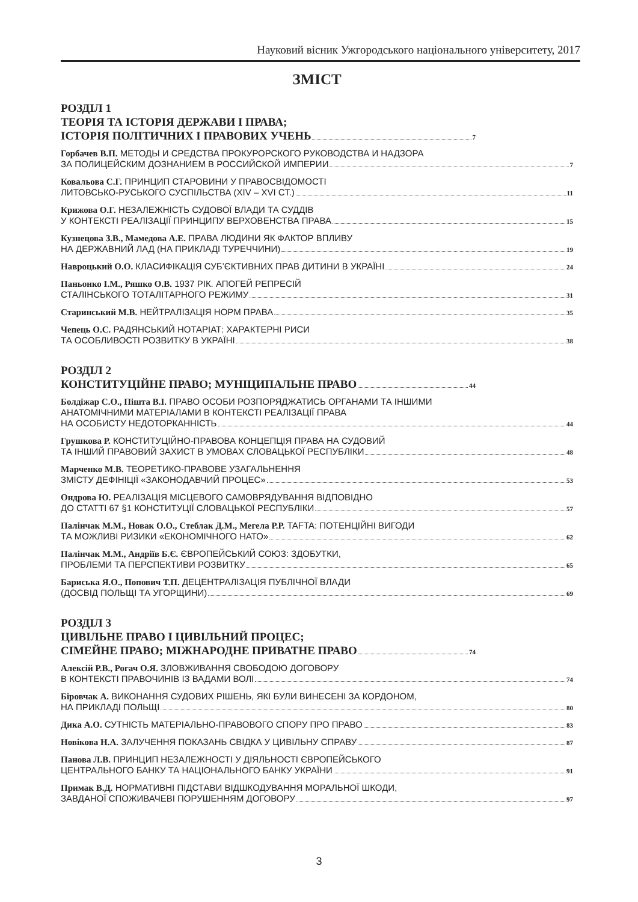Науковий вісник Ужгородського національного університету, 2017
ЗМІСТ
РОЗДІЛ 1
ТЕОРІЯ ТА ІСТОРІЯ ДЕРЖАВИ І ПРАВА;
ІСТОРІЯ ПОЛІТИЧНИХ І ПРАВОВИХ УЧЕНЬ 7
Горбачев В.П. МЕТОДЫ И СРЕДСТВА ПРОКУРОРСКОГО РУКОВОДСТВА И НАДЗОРА
ЗА ПОЛИЦЕЙСКИМ ДОЗНАНИЕМ В РОССИЙСКОЙ ИМПЕРИИ 7
Ковальова С.Г. ПРИНЦИП СТАРОВИНИ У ПРАВОСВІДОМОСТІ
ЛИТОВСЬКО-РУСЬКОГО СУСПІЛЬСТВА (XIV – XVI СТ.) 11
Крижова О.Г. НЕЗАЛЕЖНІСТЬ СУДОВОЇ ВЛАДИ ТА СУДДІВ
У КОНТЕКСТІ РЕАЛІЗАЦІЇ ПРИНЦИПУ ВЕРХОВЕНСТВА ПРАВА 15
Кузнецова З.В., Мамедова А.Е. ПРАВА ЛЮДИНИ ЯК ФАКТОР ВПЛИВУ
НА ДЕРЖАВНИЙ ЛАД (НА ПРИКЛАДІ ТУРЕЧЧИНИ) 19
Навроцький О.О. КЛАСИФІКАЦІЯ СУБ’ЄКТИВНИХ ПРАВ ДИТИНИ В УКРАЇНІ 24
Паньонко І.М., Ряшко О.В. 1937 РІК. АПОГЕЙ РЕПРЕСІЙ
СТАЛІНСЬКОГО ТОТАЛІТАРНОГО РЕЖИМУ 31
Старинський М.В. НЕЙТРАЛІЗАЦІЯ НОРМ ПРАВА 35
Чепець О.С. РАДЯНСЬКИЙ НОТАРІАТ: ХАРАКТЕРНІ РИСИ
ТА ОСОБЛИВОСТІ РОЗВИТКУ В УКРАЇНІ 38
РОЗДІЛ 2
КОНСТИТУЦІЙНЕ ПРАВО; МУНІЦИПАЛЬНЕ ПРАВО 44
Болдіжар С.О., Пішта В.І. ПРАВО ОСОБИ РОЗПОРЯДЖАТИСЬ ОРГАНАМИ ТА ІНШИМИ
АНАТОМІЧНИМИ МАТЕРІАЛАМИ В КОНТЕКСТІ РЕАЛІЗАЦІЇ ПРАВА
НА ОСОБИСТУ НЕДОТОРКАННІСТЬ 44
Грушкова Р. КОНСТИТУЦІЙНО-ПРАВОВА КОНЦЕПЦІЯ ПРАВА НА СУДОВИЙ
ТА ІНШИЙ ПРАВОВИЙ ЗАХИСТ В УМОВАХ СЛОВАЦЬКОЇ РЕСПУБЛІКИ 48
Марченко М.В. ТЕОРЕТИКО-ПРАВОВЕ УЗАГАЛЬНЕННЯ
ЗМІСТУ ДЕФІНІЦІЇ «ЗАКОНОДАВЧИЙ ПРОЦЕС» 53
Ондрова Ю. РЕАЛІЗАЦІЯ МІСЦЕВОГО САМОВРЯДУВАННЯ ВІДПОВІДНО
ДО СТАТТІ 67 §1 КОНСТИТУЦІЇ СЛОВАЦЬКОЇ РЕСПУБЛІКИ 57
Палінчак М.М., Новак О.О., Стеблак Д.М., Мегела Р.Р. TAFTA: ПОТЕНЦІЙНІ ВИГОДИ
ТА МОЖЛИВІ РИЗИКИ «ЕКОНОМІЧНОГО НАТО» 62
Палінчак М.М., Андріїв Б.Є. ЄВРОПЕЙСЬКИЙ СОЮЗ: ЗДОБУТКИ,
ПРОБЛЕМИ ТА ПЕРСПЕКТИВИ РОЗВИТКУ 65
Бариська Я.О., Попович Т.П. ДЕЦЕНТРАЛІЗАЦІЯ ПУБЛІЧНОЇ ВЛАДИ
(ДОСВІД ПОЛЬЩІ ТА УГОРЩИНИ) 69
РОЗДІЛ 3
ЦИВІЛЬНЕ ПРАВО І ЦИВІЛЬНИЙ ПРОЦЕС;
СІМЕЙНЕ ПРАВО; МІЖНАРОДНЕ ПРИВАТНЕ ПРАВО 74
Алексій Р.В., Рогач О.Я. ЗЛОВЖИВАННЯ СВОБОДОЮ ДОГОВОРУ
В КОНТЕКСТІ ПРАВОЧИНІВ ІЗ ВАДАМИ ВОЛІ 74
Біровчак А. ВИКОНАННЯ СУДОВИХ РІШЕНЬ, ЯКІ БУЛИ ВИНЕСЕНІ ЗА КОРДОНОМ,
НА ПРИКЛАДІ ПОЛЬЩІ 80
Дика А.О. СУТНІСТЬ МАТЕРІАЛЬНО-ПРАВОВОГО СПОРУ ПРО ПРАВО 83
Новікова Н.А. ЗАЛУЧЕННЯ ПОКАЗАНЬ СВІДКА У ЦИВІЛЬНУ СПРАВУ 87
Панова Л.В. ПРИНЦИП НЕЗАЛЕЖНОСТІ У ДІЯЛЬНОСТІ ЄВРОПЕЙСЬКОГО
ЦЕНТРАЛЬНОГО БАНКУ ТА НАЦІОНАЛЬНОГО БАНКУ УКРАЇНИ 91
Примак В.Д. НОРМАТИВНІ ПІДСТАВИ ВІДШКОДУВАННЯ МОРАЛЬНОЇ ШКОДИ,
ЗАВДАНОЇ СПОЖИВАЧЕВІ ПОРУШЕННЯМ ДОГОВОРУ 97
3